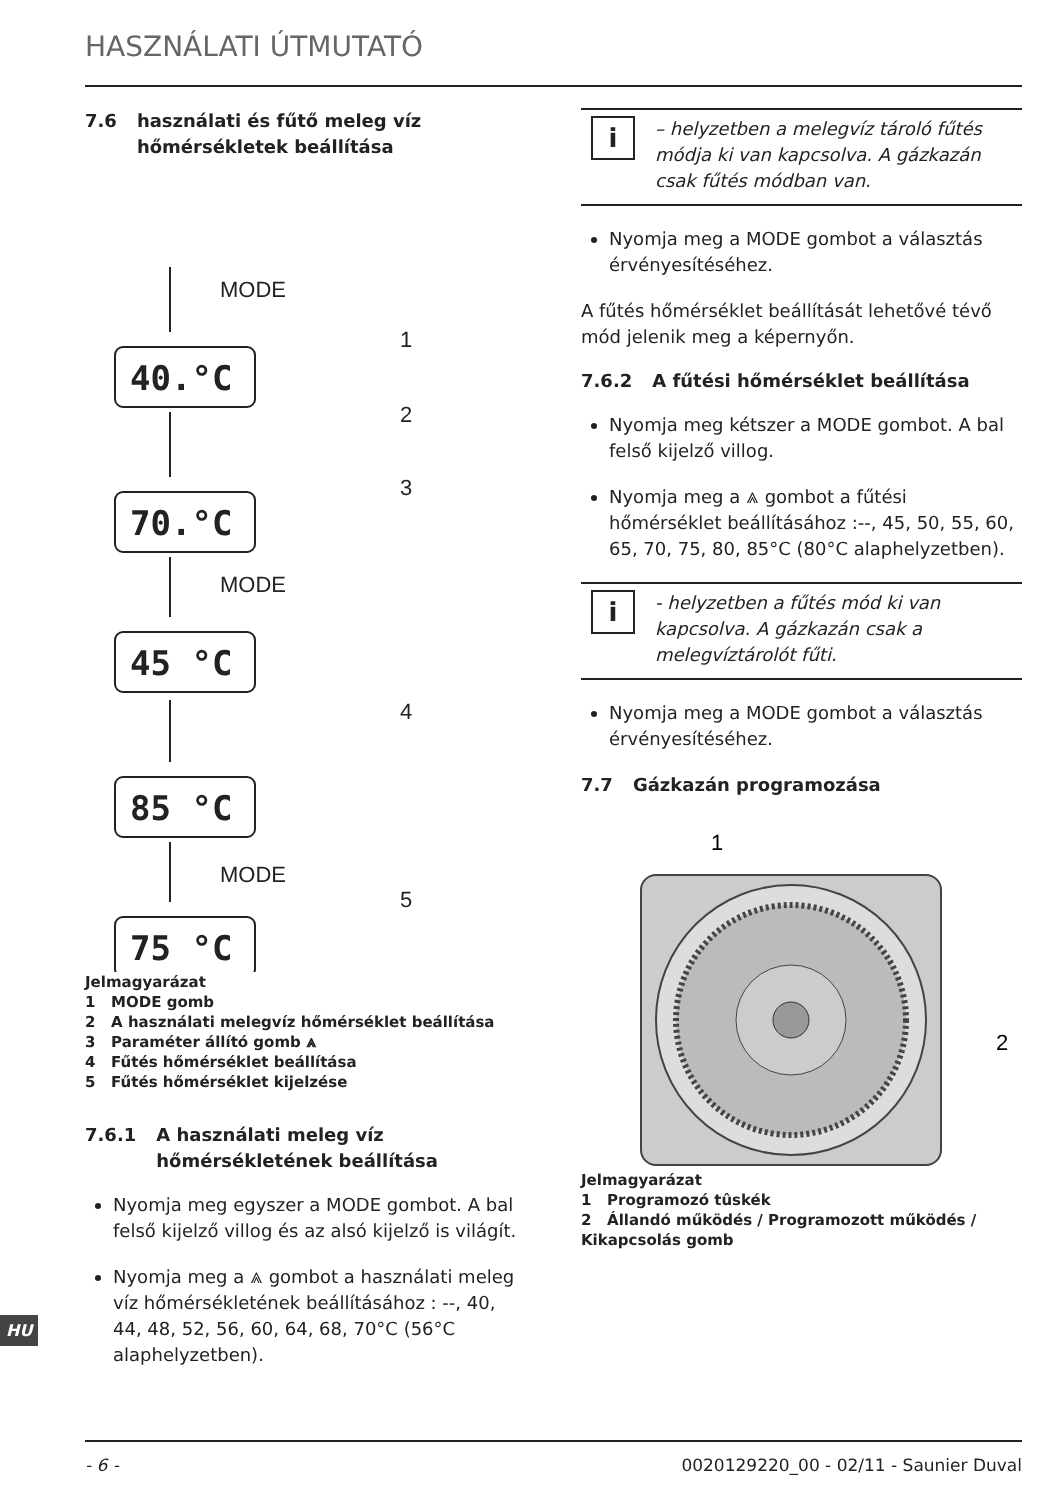HASZNÁLATI ÚTMUTATÓ
7.6 használati és fűtő meleg víz hőmérsékletek beállítása
MODE
1
2
3
MODE
4
MODE
5
40.°C
70.°C
45 °C
85 °C
75 °C
Jelmagyarázat
1 MODE gomb
2 A használati melegvíz hőmérséklet beállítása
3 Paraméter állító gomb ⩓
4 Fűtés hőmérséklet beállítása
5 Fűtés hőmérséklet kijelzése
7.6.1 A használati meleg víz hőmérsékletének beállítása
Nyomja meg egyszer a MODE gombot. A bal felső kijelző villog és az alsó kijelző is világít.
Nyomja meg a ⩓ gombot a használati meleg víz hőmérsékletének beállításához : --, 40, 44, 48, 52, 56, 60, 64, 68, 70°C (56°C alaphelyzetben).
i
– helyzetben a melegvíz tároló fűtés módja ki van kapcsolva. A gázkazán csak fűtés módban van.
Nyomja meg a MODE gombot a választás érvényesítéséhez.
A fűtés hőmérséklet beállítását lehetővé tévő mód jelenik meg a képernyőn.
7.6.2 A fűtési hőmérséklet beállítása
Nyomja meg kétszer a MODE gombot. A bal felső kijelző villog.
Nyomja meg a ⩓ gombot a fűtési hőmérséklet beállításához :--, 45, 50, 55, 60, 65, 70, 75, 80, 85°C (80°C alaphelyzetben).
i
- helyzetben a fűtés mód ki van kapcsolva. A gázkazán csak a melegvíztárolót fűti.
Nyomja meg a MODE gombot a választás érvényesítéséhez.
7.7 Gázkazán programozása
1
2
Jelmagyarázat
1 Programozó tûskék
2 Állandó működés / Programozott működés / Kikapcsolás gomb
HU
- 6 - 0020129220_00 - 02/11 - Saunier Duval